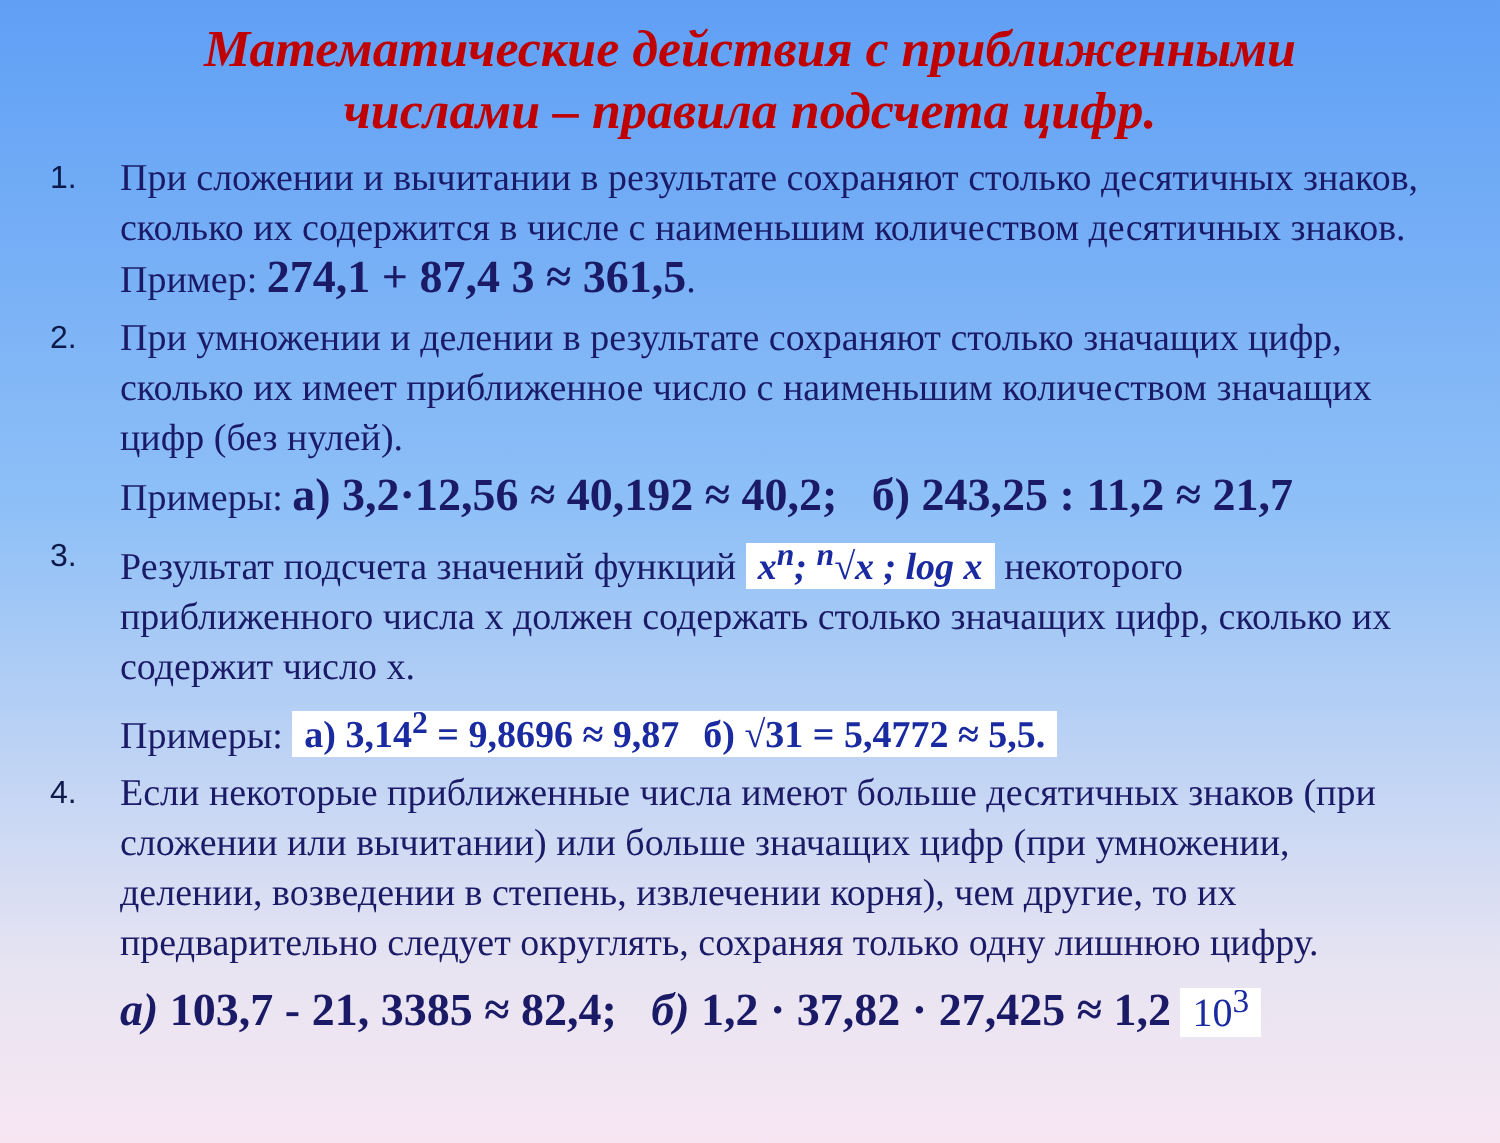Математические действия с приближенными
числами – правила подсчета цифр.
1.
При сложении и вычитании в результате сохраняют столько десятичных знаков, сколько их содержится в числе с наименьшим количеством десятичных знаков. Пример: 274,1 + 87,4 3 ≈ 361,5.
2.
При умножении и делении в результате сохраняют столько значащих цифр, сколько их имеет приближенное число с наименьшим количеством значащих цифр (без нулей).
Примеры: а) 3,2·12,56 ≈ 40,192 ≈ 40,2; б) 243,25 : 11,2 ≈ 21,7
3.
Результат подсчета значений функций x<sup>n</sup>; <sup>n</sup>√x ; log x некоторого приближенного числа х должен содержать столько значащих цифр, сколько их содержит число х.
Примеры: а) 3,14<sup>2</sup> = 9,8696 ≈ 9,87 б) √31 = 5,4772 ≈ 5,5.
4.
Если некоторые приближенные числа имеют больше десятичных знаков (при сложении или вычитании) или больше значащих цифр (при умножении, делении, возведении в степень, извлечении корня), чем другие, то их предварительно следует округлять, сохраняя только одну лишнюю цифру.
а) 103,7 - 21, 3385 ≈ 82,4; б) 1,2 · 37,82 · 27,425 ≈ 1,2 10<sup>3</sup>